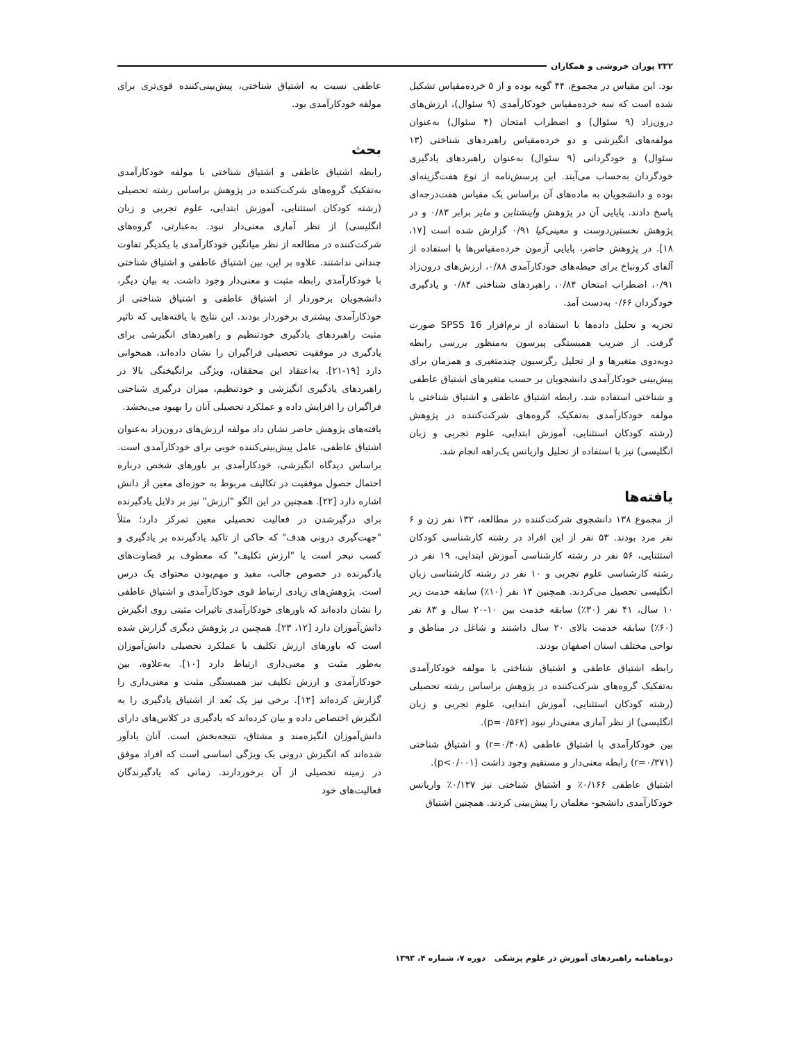۲۳۲ پوران خروشی و همکاران
بود. این مقیاس در مجموع، ۴۴ گویه بوده و از ۵ خرده‌مقیاس تشکیل شده است که سه خرده‌مقیاس خودکارآمدی (۹ سئوال)، ارزش‌های درون‌زاد (۹ سئوال) و اضطراب امتحان (۴ سئوال) به‌عنوان مولفه‌های انگیزشی و دو خرده‌مقیاس راهبردهای شناختی (۱۳ سئوال) و خودگردانی (۹ سئوال) به‌عنوان راهبردهای یادگیری خودگردان به‌حساب می‌آیند. این پرسش‌نامه از نوع هفت‌گزینه‌ای بوده و دانشجویان به ماده‌های آن براساس یک مقیاس هفت‌درجه‌ای پاسخ دادند. پایایی آن در پژوهش واینشتاین و مایر برابر ۰/۸۳ و در پژوهش نخستین‌دوست و معینی‌کیا ۰/۹۱ گزارش شده است [۱۷، ۱۸]. در پژوهش حاضر، پایایی آزمون خرده‌مقیاس‌ها با استفاده از آلفای کرونباخ برای حیطه‌های خودکارآمدی ۰/۸۸، ارزش‌های درون‌زاد ۰/۹۱، اضطراب امتحان ۰/۸۴، راهبردهای شناختی ۰/۸۴ و یادگیری خودگردان ۰/۶۶ به‌دست آمد.
تجزیه و تحلیل داده‌ها با استفاده از نرم‌افزار SPSS 16 صورت گرفت. از ضریب همبستگی پیرسون به‌منظور بررسی رابطه دوبه‌دوی متغیرها و از تحلیل رگرسیون چندمتغیری و همزمان برای پیش‌بینی خودکارآمدی دانشجویان بر حسب متغیرهای اشتیاق عاطفی و شناختی استفاده شد. رابطه اشتیاق عاطفی و اشتیاق شناختی با مولفه خودکارآمدی به‌تفکیک گروه‌های شرکت‌کننده در پژوهش (رشته کودکان استثنایی، آموزش ابتدایی، علوم تجربی و زبان انگلیسی) نیز با استفاده از تحلیل واریانس یک‌راهه انجام شد.
یافته‌ها
از مجموع ۱۳۸ دانشجوی شرکت‌کننده در مطالعه، ۱۳۲ نفر زن و ۶ نفر مرد بودند. ۵۳ نفر از این افراد در رشته کارشناسی کودکان استثنایی، ۵۶ نفر در رشته کارشناسی آموزش ابتدایی، ۱۹ نفر در رشته کارشناسی علوم تجربی و ۱۰ نفر در رشته کارشناسی زبان انگلیسی تحصیل می‌کردند. همچنین ۱۴ نفر (۱۰٪) سابقه خدمت زیر ۱۰ سال، ۴۱ نفر (۳۰٪) سابقه خدمت بین ۱۰-۲۰ سال و ۸۳ نفر (۶۰٪) سابقه خدمت بالای ۲۰ سال داشتند و شاغل در مناطق و نواحی مختلف استان اصفهان بودند.
رابطه اشتیاق عاطفی و اشتیاق شناختی با مولفه خودکارآمدی به‌تفکیک گروه‌های شرکت‌کننده در پژوهش براساس رشته تحصیلی (رشته کودکان استثنایی، آموزش ابتدایی، علوم تجربی و زبان انگلیسی) از نظر آماری معنی‌دار نبود (p=۰/۵۶۲).
بین خودکارآمدی با اشتیاق عاطفی (r=۰/۴۰۸) و اشتیاق شناختی (r=۰/۳۷۱) رابطه معنی‌دار و مستقیم وجود داشت (p<۰/۰۰۱).
اشتیاق عاطفی ۰/۱۶۶٪ و اشتیاق شناختی نیز ۰/۱۳۷٪ واریانس خودکارآمدی دانشجو- معلمان را پیش‌بینی کردند. همچنین اشتیاق
عاطفی نسبت به اشتیاق شناختی، پیش‌بینی‌کننده قوی‌تری برای مولفه خودکارآمدی بود.
بحث
رابطه اشتیاق عاطفی و اشتیاق شناختی با مولفه خودکارآمدی به‌تفکیک گروه‌های شرکت‌کننده در پژوهش براساس رشته تحصیلی (رشته کودکان استثنایی، آموزش ابتدایی، علوم تجربی و زبان انگلیسی) از نظر آماری معنی‌دار نبود. به‌عبارتی، گروه‌های شرکت‌کننده در مطالعه از نظر میانگین خودکارآمدی با یکدیگر تفاوت چندانی نداشتند. علاوه بر این، بین اشتیاق عاطفی و اشتیاق شناختی با خودکارآمدی رابطه مثبت و معنی‌دار وجود داشت. به بیان دیگر، دانشجویان برخوردار از اشتیاق عاطفی و اشتیاق شناختی از خودکارآمدی بیشتری برخوردار بودند. این نتایج با یافته‌هایی که تاثیر مثبت راهبردهای یادگیری خودتنظیم و راهبردهای انگیزشی برای یادگیری در موفقیت تحصیلی فراگیران را نشان داده‌اند، همخوانی دارد [۱۹-۲۱]. به‌اعتقاد این محققان، ویژگی برانگیختگی بالا در راهبردهای یادگیری انگیزشی و خودتنظیم، میزان درگیری شناختی فراگیران را افزایش داده و عملکرد تحصیلی آنان را بهبود می‌بخشد.
یافته‌های پژوهش حاضر نشان داد مولفه ارزش‌های درون‌زاد به‌عنوان اشتیاق عاطفی، عامل پیش‌بینی‌کننده خوبی برای خودکارآمدی است. براساس دیدگاه انگیزشی، خودکارآمدی بر باورهای شخص درباره احتمال حصول موفقیت در تکالیف مربوط به حوزه‌ای معین از دانش اشاره دارد [۲۲]. همچنین در این الگو "ارزش" نیز بر دلایل یادگیرنده برای درگیرشدن در فعالیت تحصیلی معین تمرکز دارد؛ مثلاً "جهت‌گیری درونی هدف" که حاکی از تاکید یادگیرنده بر یادگیری و کسب تبحر است یا "ارزش تکلیف" که معطوف بر قضاوت‌های یادگیرنده در خصوص جالب، مفید و مهم‌بودن محتوای یک درس است. پژوهش‌های زیادی ارتباط قوی خودکارآمدی و اشتیاق عاطفی را نشان داده‌اند که باورهای خودکارآمدی تاثیرات مثبتی روی انگیزش دانش‌آموزان دارد [۱۲، ۲۳]. همچنین در پژوهش دیگری گزارش شده است که باورهای ارزش تکلیف با عملکرد تحصیلی دانش‌آموزان به‌طور مثبت و معنی‌داری ارتباط دارد [۱۰]. به‌علاوه، بین خودکارآمدی و ارزش تکلیف نیز همبستگی مثبت و معنی‌داری را گزارش کرده‌اند [۱۲]. برخی نیز یک بُعد از اشتیاق یادگیری را به انگیزش اختصاص داده و بیان کرده‌اند که یادگیری در کلاس‌های دارای دانش‌آموزان انگیزه‌مند و مشتاق، نتیجه‌بخش است. آنان یادآور شده‌اند که انگیزش درونی یک ویژگی اساسی است که افراد موفق در زمینه تحصیلی از آن برخوردارند. زمانی که یادگیرندگان فعالیت‌های خود
دوماهنامه راهبردهای آموزش در علوم پزشکی دوره ۷، شماره ۴، ۱۳۹۳